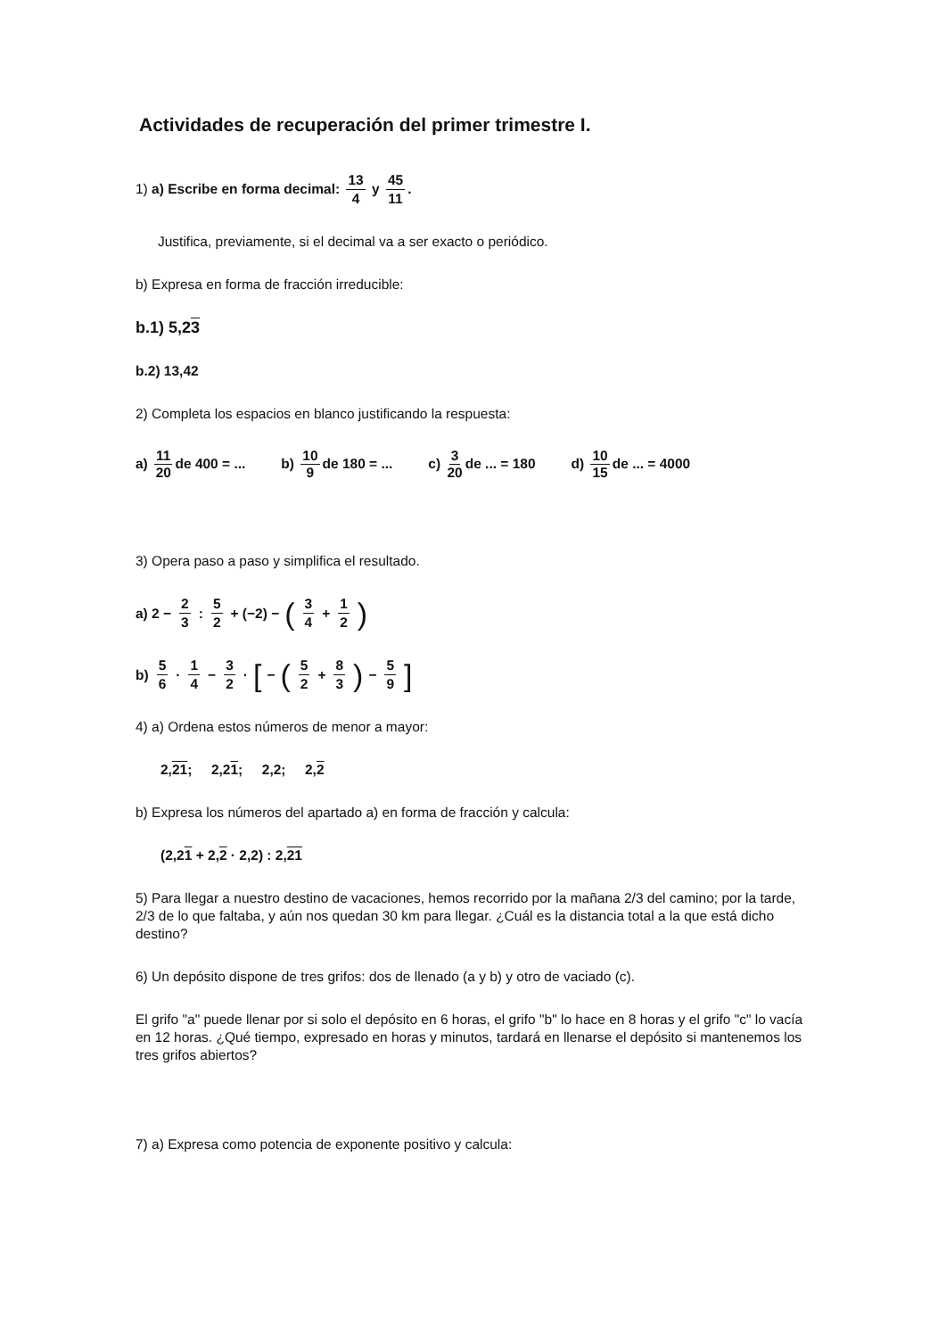Actividades de recuperación del primer trimestre I.
1) a) Escribe en forma decimal: 13 4 y 45 11.
Justifica, previamente, si el decimal va a ser exacto o periódico.
b) Expresa en forma de fracción irreducible:
b.1) 5,23
b.2) 13,42
2) Completa los espacios en blanco justificando la respuesta:
a) 11 20 de 400 = ... b) 10 9 de 180 = ... c) 3 20 de ... = 180 d) 10 15 de ... = 4000
3) Opera paso a paso y simplifica el resultado.
a) 2 − 2 3 : 5 2 + (−2) − (3 4 + 1 2)
b) 5 6 · 1 4 − 3 2 · [− (5 2 + 8 3) − 5 9]
4) a) Ordena estos números de menor a mayor:
2,21; 2,21; 2,2; 2,2
b) Expresa los números del apartado a) en forma de fracción y calcula:
(2,21 + 2,2 · 2,2) : 2,21
5) Para llegar a nuestro destino de vacaciones, hemos recorrido por la mañana 2/3 del camino; por la tarde, 2/3 de lo que faltaba, y aún nos quedan 30 km para llegar. ¿Cuál es la distancia total a la que está dicho destino?
6) Un depósito dispone de tres grifos: dos de llenado (a y b) y otro de vaciado (c).
El grifo "a" puede llenar por si solo el depósito en 6 horas, el grifo "b" lo hace en 8 horas y el grifo "c" lo vacía en 12 horas. ¿Qué tiempo, expresado en horas y minutos, tardará en llenarse el depósito si mantenemos los tres grifos abiertos?
7) a) Expresa como potencia de exponente positivo y calcula: